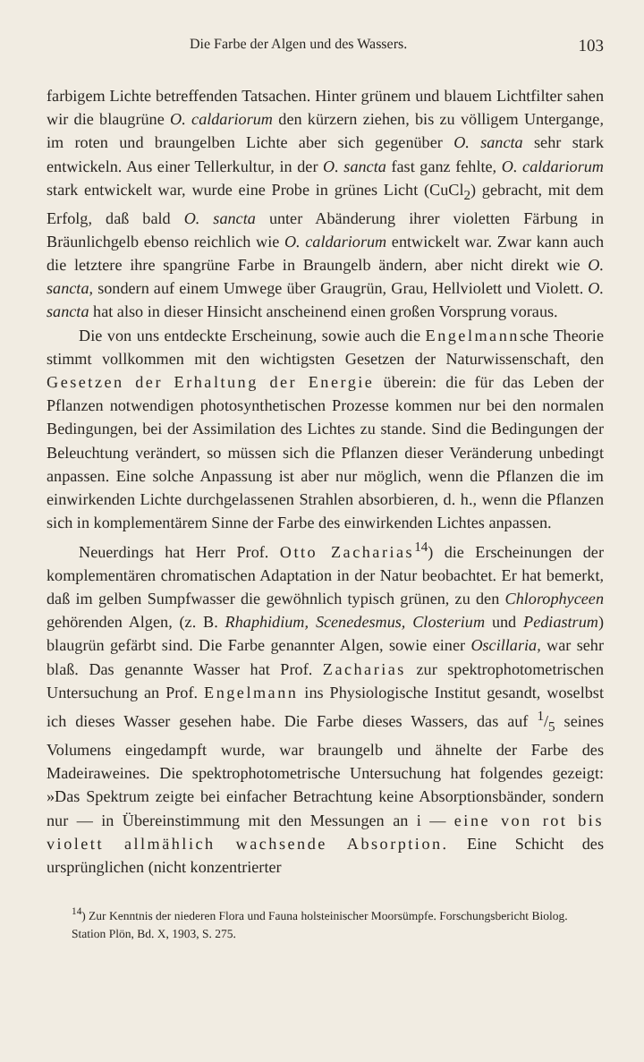Die Farbe der Algen und des Wassers. 103
farbigem Lichte betreffenden Tatsachen. Hinter grünem und blauem Lichtfilter sahen wir die blaugrüne O. caldariorum den kürzern ziehen, bis zu völligem Untergange, im roten und braungelben Lichte aber sich gegenüber O. sancta sehr stark entwickeln. Aus einer Tellerkultur, in der O. sancta fast ganz fehlte, O. caldariorum stark entwickelt war, wurde eine Probe in grünes Licht (CuCl<sub>2</sub>) gebracht, mit dem Erfolg, daß bald O. sancta unter Abänderung ihrer violetten Färbung in Bräunlichgelb ebenso reichlich wie O. caldariorum entwickelt war. Zwar kann auch die letztere ihre spangrüne Farbe in Braungelb ändern, aber nicht direkt wie O. sancta, sondern auf einem Umwege über Graugrün, Grau, Hellviolett und Violett. O. sancta hat also in dieser Hinsicht anscheinend einen großen Vorsprung voraus.
Die von uns entdeckte Erscheinung, sowie auch die Engelmannsche Theorie stimmt vollkommen mit den wichtigsten Gesetzen der Naturwissenschaft, den Gesetzen der Erhaltung der Energie überein: die für das Leben der Pflanzen notwendigen photosynthetischen Prozesse kommen nur bei den normalen Bedingungen, bei der Assimilation des Lichtes zu stande. Sind die Bedingungen der Beleuchtung verändert, so müssen sich die Pflanzen dieser Veränderung unbedingt anpassen. Eine solche Anpassung ist aber nur möglich, wenn die Pflanzen die im einwirkenden Lichte durchgelassenen Strahlen absorbieren, d. h., wenn die Pflanzen sich in komplementärem Sinne der Farbe des einwirkenden Lichtes anpassen.
Neuerdings hat Herr Prof. Otto Zacharias<sup>14</sup>) die Erscheinungen der komplementären chromatischen Adaptation in der Natur beobachtet. Er hat bemerkt, daß im gelben Sumpfwasser die gewöhnlich typisch grünen, zu den Chlorophyceen gehörenden Algen, (z. B. Rhaphidium, Scenedesmus, Closterium und Pediastrum) blaugrün gefärbt sind. Die Farbe genannter Algen, sowie einer Oscillaria, war sehr blaß. Das genannte Wasser hat Prof. Zacharias zur spektrophotometrischen Untersuchung an Prof. Engelmann ins Physiologische Institut gesandt, woselbst ich dieses Wasser gesehen habe. Die Farbe dieses Wassers, das auf 1/5 seines Volumens eingedampft wurde, war braungelb und ähnelte der Farbe des Madeiraweines. Die spektrophotometrische Untersuchung hat folgendes gezeigt: »Das Spektrum zeigte bei einfacher Betrachtung keine Absorptionsbänder, sondern nur — in Übereinstimmung mit den Messungen an i — eine von rot bis violett allmählich wachsende Absorption. Eine Schicht des ursprünglichen (nicht konzentrierter
<sup>14</sup>) Zur Kenntnis der niederen Flora und Fauna holsteinischer Moorsümpfe. Forschungsbericht Biolog. Station Plön, Bd. X, 1903, S. 275.